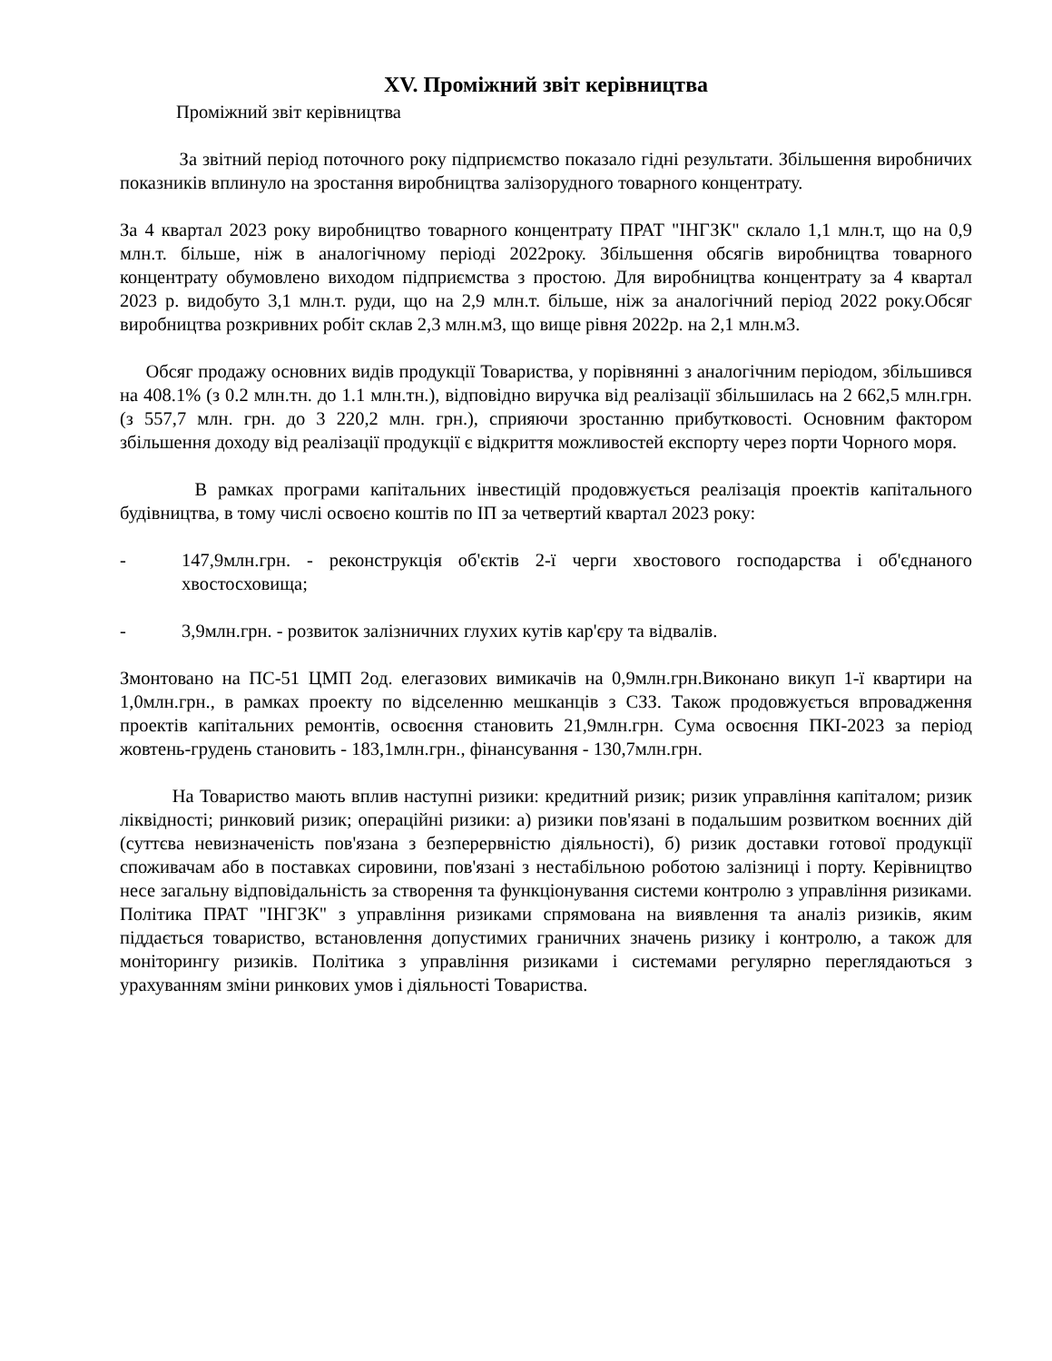XV. Проміжний звіт керівництва
Проміжний звіт керівництва
За звітний період поточного року підприємство показало гідні результати. Збільшення виробничих показників вплинуло на зростання виробництва залізорудного товарного концентрату.
За 4 квартал 2023 року виробництво товарного концентрату ПРАТ "ІНГЗК" склало 1,1 млн.т, що на 0,9 млн.т. більше, ніж в аналогічному періоді 2022року. Збільшення обсягів виробництва товарного концентрату обумовлено виходом підприємства з простою. Для виробництва концентрату за 4 квартал 2023 р. видобуто 3,1 млн.т. руди, що на 2,9 млн.т. більше, ніж за аналогічний період 2022 року.Обсяг виробництва розкривних робіт склав 2,3 млн.м3, що вище рівня 2022р. на 2,1 млн.м3.
Обсяг продажу основних видів продукції Товариства, у порівнянні з аналогічним періодом, збільшився на 408.1% (з 0.2 млн.тн. до 1.1 млн.тн.), відповідно виручка від реалізації збільшилась на 2 662,5 млн.грн. (з 557,7 млн. грн. до 3 220,2 млн. грн.), сприяючи зростанню прибутковості. Основним фактором збільшення доходу від реалізації продукції є відкриття можливостей експорту через порти Чорного моря.
В рамках програми капітальних інвестицій продовжується реалізація проектів капітального будівництва, в тому числі освоєно коштів по ІП за четвертий квартал 2023 року:
- 147,9млн.грн. - реконструкція об'єктів 2-ї черги хвостового господарства і об'єднаного хвостосховища;
- 3,9млн.грн. - розвиток залізничних глухих кутів кар'єру та відвалів.
Змонтовано на ПС-51 ЦМП 2од. елегазових вимикачів на 0,9млн.грн.Виконано викуп 1-ї квартири на 1,0млн.грн., в рамках проекту по відселенню мешканців з СЗЗ. Також продовжується впровадження проектів капітальних ремонтів, освоєння становить 21,9млн.грн. Сума освоєння ПКІ-2023 за період жовтень-грудень становить - 183,1млн.грн., фінансування - 130,7млн.грн.
На Товариство мають вплив наступні ризики: кредитний ризик; ризик управління капіталом; ризик ліквідності; ринковий ризик; операційні ризики: а) ризики пов'язані в подальшим розвитком воєнних дій (суттєва невизначеність пов'язана з безперервністю діяльності), б) ризик доставки готової продукції споживачам або в поставках сировини, пов'язані з нестабільною роботою залізниці і порту. Керівництво несе загальну відповідальність за створення та функціонування системи контролю з управління ризиками. Політика ПРАТ "ІНГЗК" з управління ризиками спрямована на виявлення та аналіз ризиків, яким піддається товариство, встановлення допустимих граничних значень ризику і контролю, а також для моніторингу ризиків. Політика з управління ризиками і системами регулярно переглядаються з урахуванням зміни ринкових умов і діяльності Товариства.